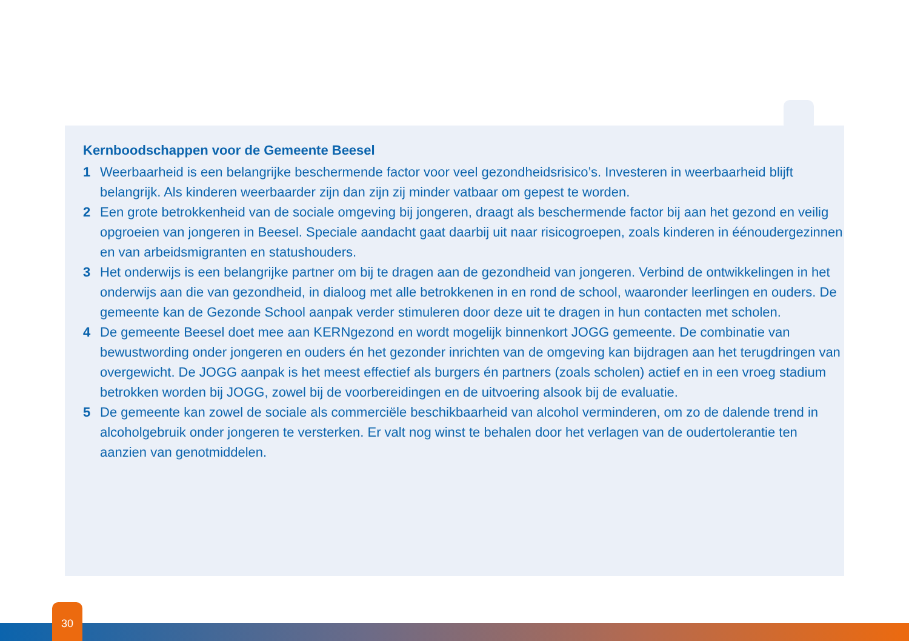Kernboodschappen voor de Gemeente Beesel
1 Weerbaarheid is een belangrijke beschermende factor voor veel gezondheidsrisico’s. Investeren in weerbaarheid blijft belangrijk. Als kinderen weerbaarder zijn dan zijn zij minder vatbaar om gepest te worden.
2 Een grote betrokkenheid van de sociale omgeving bij jongeren, draagt als beschermende factor bij aan het gezond en veilig opgroeien van jongeren in Beesel. Speciale aandacht gaat daarbij uit naar risicogroepen, zoals kinderen in éénoudergezinnen en van arbeidsmigranten en statushouders.
3 Het onderwijs is een belangrijke partner om bij te dragen aan de gezondheid van jongeren. Verbind de ontwikkelingen in het onderwijs aan die van gezondheid, in dialoog met alle betrokkenen in en rond de school, waaronder leerlingen en ouders. De gemeente kan de Gezonde School aanpak verder stimuleren door deze uit te dragen in hun contacten met scholen.
4 De gemeente Beesel doet mee aan KERNgezond en wordt mogelijk binnenkort JOGG gemeente. De combinatie van bewustwording onder jongeren en ouders én het gezonder inrichten van de omgeving kan bijdragen aan het terugdringen van overgewicht. De JOGG aanpak is het meest effectief als burgers én partners (zoals scholen) actief en in een vroeg stadium betrokken worden bij JOGG, zowel bij de voorbereidingen en de uitvoering alsook bij de evaluatie.
5 De gemeente kan zowel de sociale als commerciële beschikbaarheid van alcohol verminderen, om zo de dalende trend in alcoholgebruik onder jongeren te versterken. Er valt nog winst te behalen door het verlagen van de oudertolerantie ten aanzien van genotmiddelen.
30